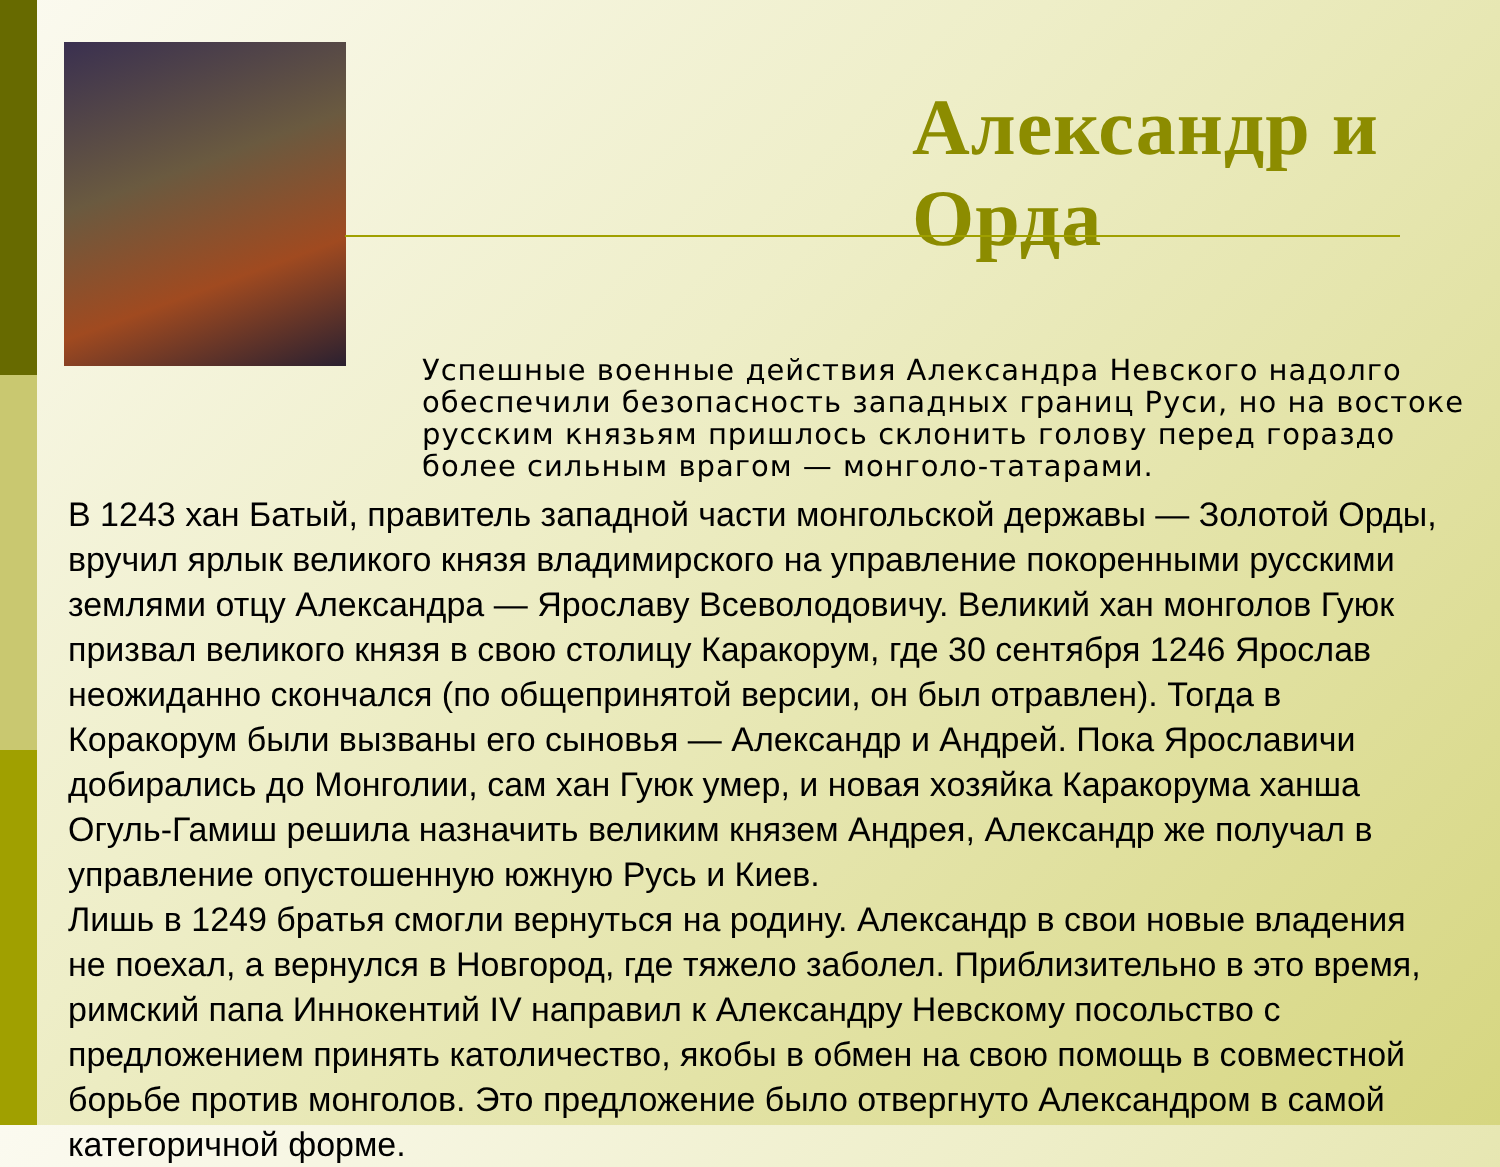Александр и Орда
Успешные военные действия Александра Невского надолго обеспечили безопасность западных границ Руси, но на востоке русским князьям пришлось склонить голову перед гораздо более сильным врагом — монголо-татарами.
В 1243 хан Батый, правитель западной части монгольской державы — Золотой Орды, вручил ярлык великого князя владимирского на управление покоренными русскими землями отцу Александра — Ярославу Всеволодовичу. Великий хан монголов Гуюк призвал великого князя в свою столицу Каракорум, где 30 сентября 1246 Ярослав неожиданно скончался (по общепринятой версии, он был отравлен). Тогда в Коракорум были вызваны его сыновья — Александр и Андрей. Пока Ярославичи добирались до Монголии, сам хан Гуюк умер, и новая хозяйка Каракорума ханша Огуль-Гамиш решила назначить великим князем Андрея, Александр же получал в управление опустошенную южную Русь и Киев.
Лишь в 1249 братья смогли вернуться на родину. Александр в свои новые владения не поехал, а вернулся в Новгород, где тяжело заболел. Приблизительно в это время, римский папа Иннокентий IV направил к Александру Невскому посольство с предложением принять католичество, якобы в обмен на свою помощь в совместной борьбе против монголов. Это предложение было отвергнуто Александром в самой категоричной форме.